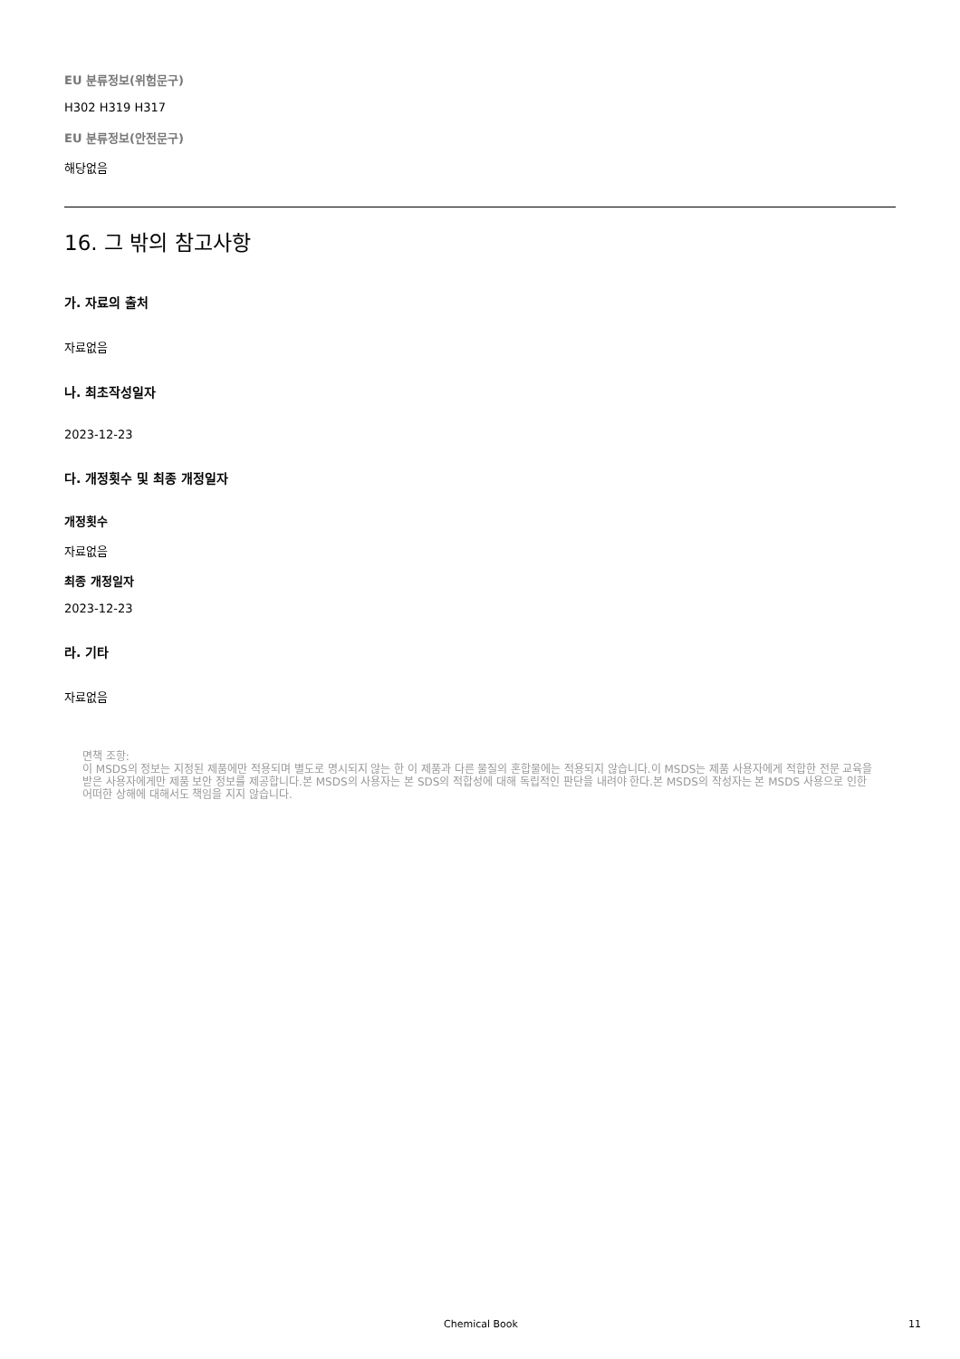EU 분류정보(위험문구)
H302 H319 H317
EU 분류정보(안전문구)
해당없음
16. 그 밖의 참고사항
가. 자료의 출처
자료없음
나. 최초작성일자
2023-12-23
다. 개정횟수 및 최종 개정일자
개정횟수
자료없음
최종 개정일자
2023-12-23
라. 기타
자료없음
면책 조항:
이 MSDS의 정보는 지정된 제품에만 적용되며 별도로 명시되지 않는 한 이 제품과 다른 물질의 혼합물에는 적용되지 않습니다.이 MSDS는 제품 사용자에게 적합한 전문 교육을 받은 사용자에게만 제품 보안 정보를 제공합니다.본 MSDS의 사용자는 본 SDS의 적합성에 대해 독립적인 판단을 내려야 한다.본 MSDS의 작성자는 본 MSDS 사용으로 인한 어떠한 상해에 대해서도 책임을 지지 않습니다.
Chemical Book 11